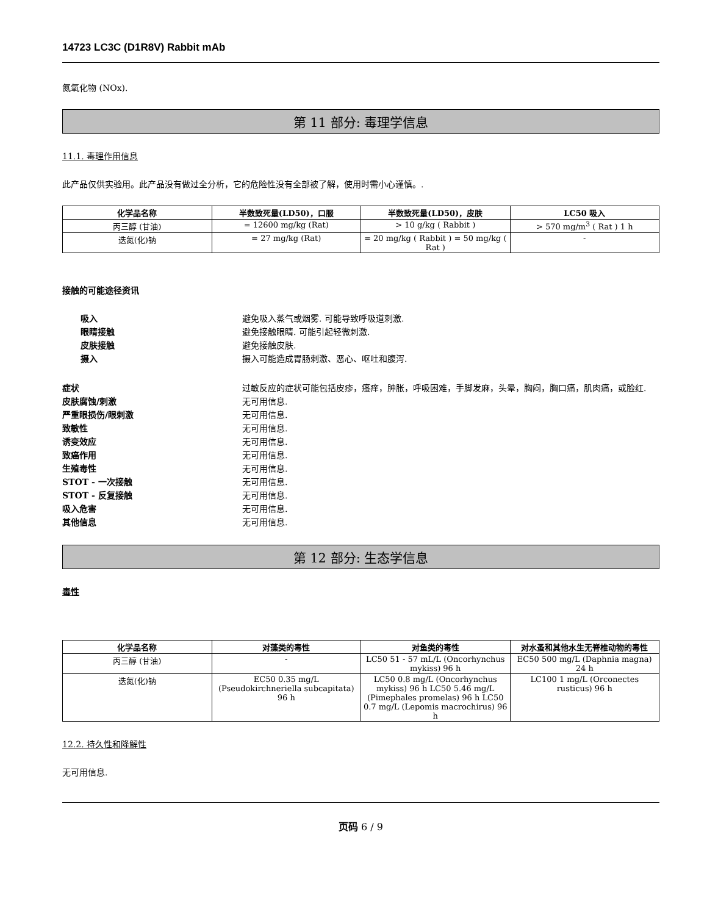14723 LC3C (D1R8V) Rabbit mAb
氮氧化物 (NOx).
第 11 部分: 毒理学信息
11.1. 毒理作用信息
此产品仅供实验用。此产品没有做过全分析，它的危险性没有全部被了解，使用时需小心谨慎。.
| 化学品名称 | 半数致死量(LD50)，口服 | 半数致死量(LD50)，皮肤 | LC50 吸入 |
| --- | --- | --- | --- |
| 丙三醇 (甘油) | = 12600 mg/kg (Rat) | > 10 g/kg ( Rabbit ) | > 570 mg/m<sup>3</sup> ( Rat ) 1 h |
| 迭氮(化)钠 | = 27 mg/kg (Rat) | = 20 mg/kg ( Rabbit ) = 50 mg/kg ( Rat ) | - |
接触的可能途径资讯
吸入 避免吸入蒸气或烟雾. 可能导致呼吸道刺激.
眼睛接触 避免接触眼睛. 可能引起轻微刺激.
皮肤接触 避免接触皮肤.
摄入 摄入可能造成胃肠刺激、恶心、呕吐和腹泻.
症状 过敏反应的症状可能包括皮疹，瘙痒，肿胀，呼吸困难，手脚发麻，头晕，胸闷，胸口痛，肌肉痛，或脸红.
皮肤腐蚀/刺激 无可用信息.
严重眼损伤/眼刺激 无可用信息.
致敏性 无可用信息.
诱变效应 无可用信息.
致癌作用 无可用信息.
生殖毒性 无可用信息.
STOT - 一次接触 无可用信息.
STOT - 反复接触 无可用信息.
吸入危害 无可用信息.
其他信息 无可用信息.
第 12 部分: 生态学信息
毒性
| 化学品名称 | 对藻类的毒性 | 对鱼类的毒性 | 对水蚤和其他水生无脊椎动物的毒性 |
| --- | --- | --- | --- |
| 丙三醇 (甘油) | - | LC50 51 - 57 mL/L (Oncorhynchus mykiss) 96 h | EC50 500 mg/L (Daphnia magna) 24 h |
| 迭氮(化)钠 | EC50 0.35 mg/L (Pseudokirchneriella subcapitata) 96 h | LC50 0.8 mg/L (Oncorhynchus mykiss) 96 h LC50 5.46 mg/L (Pimephales promelas) 96 h LC50 0.7 mg/L (Lepomis macrochirus) 96 h | LC100 1 mg/L (Orconectes rusticus) 96 h |
12.2. 持久性和降解性
无可用信息.
页码 6 / 9